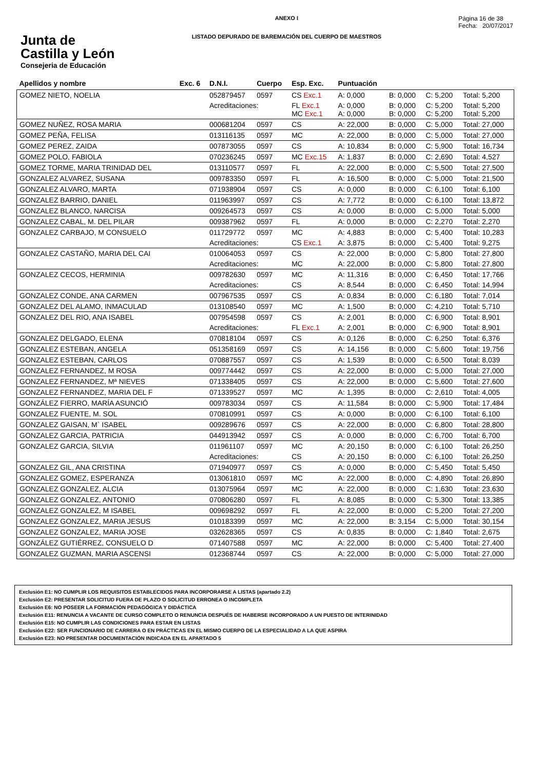Junta de
Castilla y León
Consejeria de Educación
ANEXO I
LISTADO DEPURADO DE BAREMACIÓN DEL CUERPO DE MAESTROS
Página 16 de 38
Fecha: 20/07/2017
| Apellidos y nombre | Exc. 6 | D.N.I. | Cuerpo | Esp. Exc. | Puntuación | | | |
| --- | --- | --- | --- | --- | --- | --- | --- | --- |
| GOMEZ NIETO, NOELIA | | 052879457 | 0597 | CS Exc.1 | A: 0,000 | B: 0,000 | C: 5,200 | Total: 5,200 |
| | | Acreditaciones: | | FL Exc.1 MC Exc.1 | A: 0,000 A: 0,000 | B: 0,000 B: 0,000 | C: 5,200 C: 5,200 | Total: 5,200 Total: 5,200 |
| GOMEZ NUÑEZ, ROSA MARIA | | 000681204 | 0597 | CS | A: 22,000 | B: 0,000 | C: 5,000 | Total: 27,000 |
| GOMEZ PEÑA, FELISA | | 013116135 | 0597 | MC | A: 22,000 | B: 0,000 | C: 5,000 | Total: 27,000 |
| GOMEZ PEREZ, ZAIDA | | 007873055 | 0597 | CS | A: 10,834 | B: 0,000 | C: 5,900 | Total: 16,734 |
| GOMEZ POLO, FABIOLA | | 070236245 | 0597 | MC Exc.15 | A: 1,837 | B: 0,000 | C: 2,690 | Total: 4,527 |
| GOMEZ TORME, MARIA TRINIDAD DEL | | 013110577 | 0597 | FL | A: 22,000 | B: 0,000 | C: 5,500 | Total: 27,500 |
| GONZALEZ ALVAREZ, SUSANA | | 009783350 | 0597 | FL | A: 16,500 | B: 0,000 | C: 5,000 | Total: 21,500 |
| GONZALEZ ALVARO, MARTA | | 071938904 | 0597 | CS | A: 0,000 | B: 0,000 | C: 6,100 | Total: 6,100 |
| GONZALEZ BARRIO, DANIEL | | 011963997 | 0597 | CS | A: 7,772 | B: 0,000 | C: 6,100 | Total: 13,872 |
| GONZALEZ BLANCO, NARCISA | | 009264573 | 0597 | CS | A: 0,000 | B: 0,000 | C: 5,000 | Total: 5,000 |
| GONZALEZ CABAL, M. DEL PILAR | | 009387962 | 0597 | FL | A: 0,000 | B: 0,000 | C: 2,270 | Total: 2,270 |
| GONZALEZ CARBAJO, M CONSUELO | | 011729772 | 0597 | MC | A: 4,883 | B: 0,000 | C: 5,400 | Total: 10,283 |
| | | Acreditaciones: | | CS Exc.1 | A: 3,875 | B: 0,000 | C: 5,400 | Total: 9,275 |
| GONZALEZ CASTAÑO, MARIA DEL CAI | | 010064053 | 0597 | CS | A: 22,000 | B: 0,000 | C: 5,800 | Total: 27,800 |
| | | Acreditaciones: | | MC | A: 22,000 | B: 0,000 | C: 5,800 | Total: 27,800 |
| GONZALEZ CECOS, HERMINIA | | 009782630 | 0597 | MC | A: 11,316 | B: 0,000 | C: 6,450 | Total: 17,766 |
| | | Acreditaciones: | | CS | A: 8,544 | B: 0,000 | C: 6,450 | Total: 14,994 |
| GONZALEZ CONDE, ANA CARMEN | | 007967535 | 0597 | CS | A: 0,834 | B: 0,000 | C: 6,180 | Total: 7,014 |
| GONZALEZ DEL ALAMO, INMACULAD | | 013108540 | 0597 | MC | A: 1,500 | B: 0,000 | C: 4,210 | Total: 5,710 |
| GONZALEZ DEL RIO, ANA ISABEL | | 007954598 | 0597 | CS | A: 2,001 | B: 0,000 | C: 6,900 | Total: 8,901 |
| | | Acreditaciones: | | FL Exc.1 | A: 2,001 | B: 0,000 | C: 6,900 | Total: 8,901 |
| GONZALEZ DELGADO, ELENA | | 070818104 | 0597 | CS | A: 0,126 | B: 0,000 | C: 6,250 | Total: 6,376 |
| GONZALEZ ESTEBAN, ANGELA | | 051358169 | 0597 | CS | A: 14,156 | B: 0,000 | C: 5,600 | Total: 19,756 |
| GONZALEZ ESTEBAN, CARLOS | | 070887557 | 0597 | CS | A: 1,539 | B: 0,000 | C: 6,500 | Total: 8,039 |
| GONZALEZ FERNANDEZ, M ROSA | | 009774442 | 0597 | CS | A: 22,000 | B: 0,000 | C: 5,000 | Total: 27,000 |
| GONZALEZ FERNANDEZ, Mª NIEVES | | 071338405 | 0597 | CS | A: 22,000 | B: 0,000 | C: 5,600 | Total: 27,600 |
| GONZALEZ FERNANDEZ, MARIA DEL F | | 071339527 | 0597 | MC | A: 1,395 | B: 0,000 | C: 2,610 | Total: 4,005 |
| GONZÁLEZ FIERRO, MARÍA ASUNCIÓ | | 009783034 | 0597 | CS | A: 11,584 | B: 0,000 | C: 5,900 | Total: 17,484 |
| GONZALEZ FUENTE, M. SOL | | 070810991 | 0597 | CS | A: 0,000 | B: 0,000 | C: 6,100 | Total: 6,100 |
| GONZALEZ GAISAN, M` ISABEL | | 009289676 | 0597 | CS | A: 22,000 | B: 0,000 | C: 6,800 | Total: 28,800 |
| GONZALEZ GARCIA, PATRICIA | | 044913942 | 0597 | CS | A: 0,000 | B: 0,000 | C: 6,700 | Total: 6,700 |
| GONZALEZ GARCIA, SILVIA | | 011961107 | 0597 | MC | A: 20,150 | B: 0,000 | C: 6,100 | Total: 26,250 |
| | | Acreditaciones: | | CS | A: 20,150 | B: 0,000 | C: 6,100 | Total: 26,250 |
| GONZALEZ GIL, ANA CRISTINA | | 071940977 | 0597 | CS | A: 0,000 | B: 0,000 | C: 5,450 | Total: 5,450 |
| GONZALEZ GOMEZ, ESPERANZA | | 013061810 | 0597 | MC | A: 22,000 | B: 0,000 | C: 4,890 | Total: 26,890 |
| GONZALEZ GONZALEZ, ALCIA | | 013075964 | 0597 | MC | A: 22,000 | B: 0,000 | C: 1,630 | Total: 23,630 |
| GONZALEZ GONZALEZ, ANTONIO | | 070806280 | 0597 | FL | A: 8,085 | B: 0,000 | C: 5,300 | Total: 13,385 |
| GONZALEZ GONZALEZ, M ISABEL | | 009698292 | 0597 | FL | A: 22,000 | B: 0,000 | C: 5,200 | Total: 27,200 |
| GONZALEZ GONZALEZ, MARIA JESUS | | 010183399 | 0597 | MC | A: 22,000 | B: 3,154 | C: 5,000 | Total: 30,154 |
| GONZALEZ GONZALEZ, MARIA JOSE | | 032628365 | 0597 | CS | A: 0,835 | B: 0,000 | C: 1,840 | Total: 2,675 |
| GONZÁLEZ GUTIÉRREZ, CONSUELO D | | 071407588 | 0597 | MC | A: 22,000 | B: 0,000 | C: 5,400 | Total: 27,400 |
| GONZALEZ GUZMAN, MARIA ASCENSI | | 012368744 | 0597 | CS | A: 22,000 | B: 0,000 | C: 5,000 | Total: 27,000 |
Exclusión E1: NO CUMPLIR LOS REQUISITOS ESTABLECIDOS PARA INCORPORARSE A LISTAS (apartado 2.2)
Exclusión E2: PRESENTAR SOLICITUD FUERA DE PLAZO O SOLICITUD ERRONEA O INCOMPLETA
Exclusión E6: NO POSEER LA FORMACIÓN PEDAGÓGICA Y DIDÁCTICA
Exclusión E11: RENUNCIA A VACANTE DE CURSO COMPLETO O RENUNCIA DESPUÉS DE HABERSE INCORPORADO A UN PUESTO DE INTERINIDAD
Exclusión E15: NO CUMPLIR LAS CONDICIONES PARA ESTAR EN LISTAS
Exclusión E22: SER FUNCIONARIO DE CARRERA O EN PRÁCTICAS EN EL MISMO CUERPO DE LA ESPECIALIDAD A LA QUE ASPIRA
Exclusión E23: NO PRESENTAR DOCUMENTACIÓN INDICADA EN EL APARTADO 5